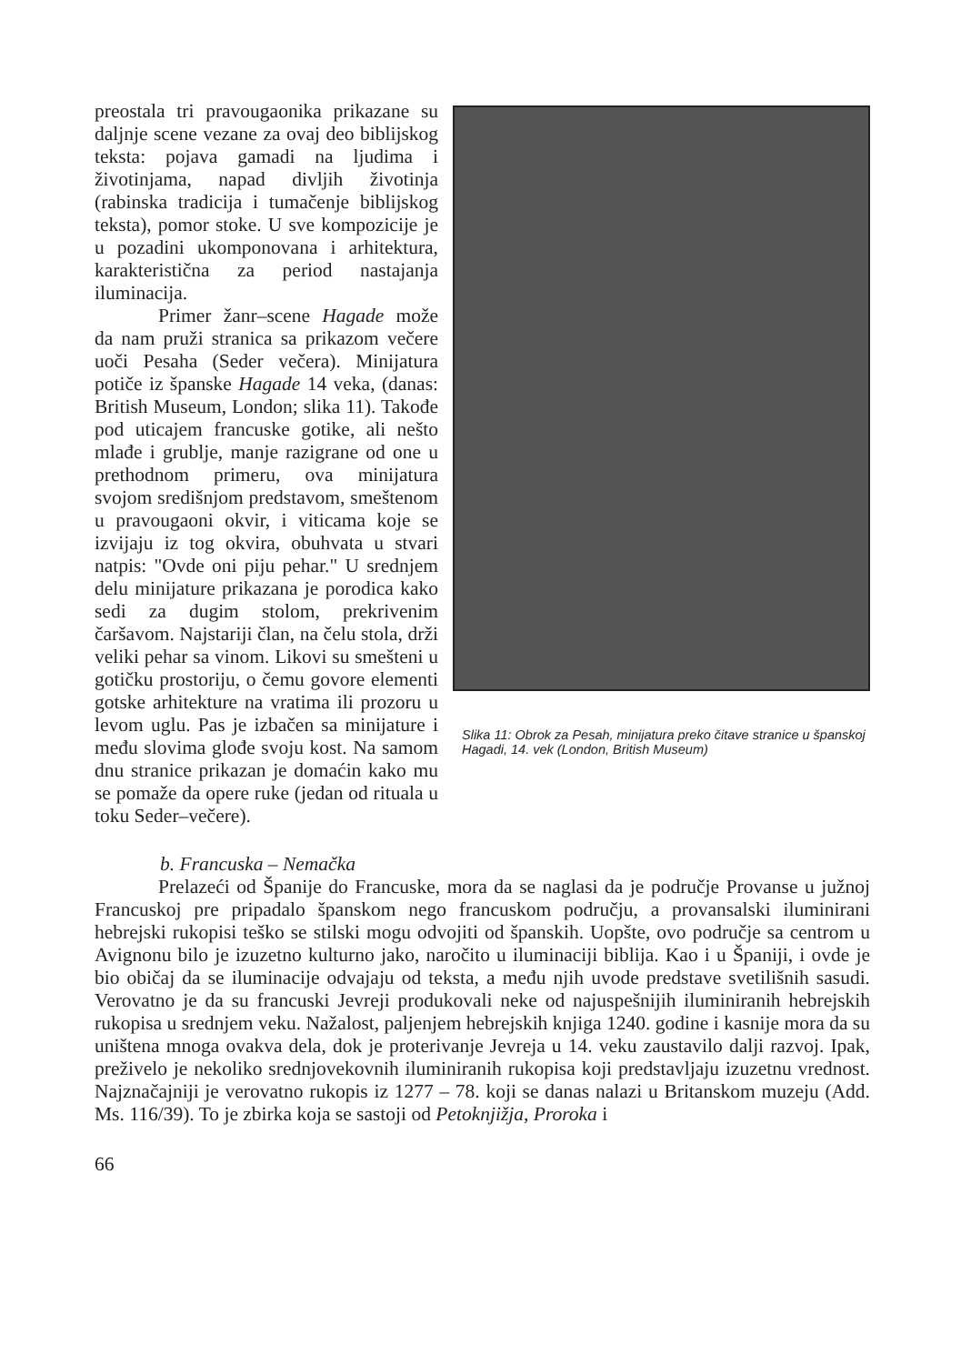Slika 11: Obrok za Pesah, minijatura preko čitave stranice u španskoj Hagadi, 14. vek (London, British Museum)
preostala tri pravougaonika prikazane su daljnje scene vezane za ovaj deo biblijskog teksta: pojava gamadi na ljudima i životinjama, napad divljih životinja (rabinska tradicija i tumačenje biblijskog teksta), pomor stoke. U sve kompozicije je u pozadini ukomponovana i arhitektura, karakteristična za period nastajanja iluminacija.
Primer žanr–scene Hagade može da nam pruži stranica sa prikazom večere uoči Pesaha (Seder večera). Minijatura potiče iz španske Hagade 14 veka, (danas: British Museum, London; slika 11). Takođe pod uticajem francuske gotike, ali nešto mlađe i grublje, manje razigrane od one u prethodnom primeru, ova minijatura svojom središnjom predstavom, smeštenom u pravougaoni okvir, i viticama koje se izvijaju iz tog okvira, obuhvata u stvari natpis: "Ovde oni piju pehar." U srednjem delu minijature prikazana je porodica kako sedi za dugim stolom, prekrivenim čaršavom. Najstariji član, na čelu stola, drži veliki pehar sa vinom. Likovi su smešteni u gotičku prostoriju, o čemu govore elementi gotske arhitekture na vratima ili prozoru u levom uglu. Pas je izbačen sa minijature i među slovima glođe svoju kost. Na samom dnu stranice prikazan je domaćin kako mu se pomaže da opere ruke (jedan od rituala u toku Seder–večere).
b. Francuska – Nemačka
Prelazeći od Španije do Francuske, mora da se naglasi da je područje Provanse u južnoj Francuskoj pre pripadalo španskom nego francuskom području, a provansalski iluminirani hebrejski rukopisi teško se stilski mogu odvojiti od španskih. Uopšte, ovo područje sa centrom u Avignonu bilo je izuzetno kulturno jako, naročito u iluminaciji biblija. Kao i u Španiji, i ovde je bio običaj da se iluminacije odvajaju od teksta, a među njih uvode predstave svetilišnih sasudi. Verovatno je da su francuski Jevreji produkovali neke od najuspešnijih iluminiranih hebrejskih rukopisa u srednjem veku. Nažalost, paljenjem hebrejskih knjiga 1240. godine i kasnije mora da su uništena mnoga ovakva dela, dok je proterivanje Jevreja u 14. veku zaustavilo dalji razvoj. Ipak, preživelo je nekoliko srednjovekovnih iluminiranih rukopisa koji predstavljaju izuzetnu vrednost. Najznačajniji je verovatno rukopis iz 1277 – 78. koji se danas nalazi u Britanskom muzeju (Add. Ms. 116/39). To je zbirka koja se sastoji od Petoknjižja, Proroka i
66